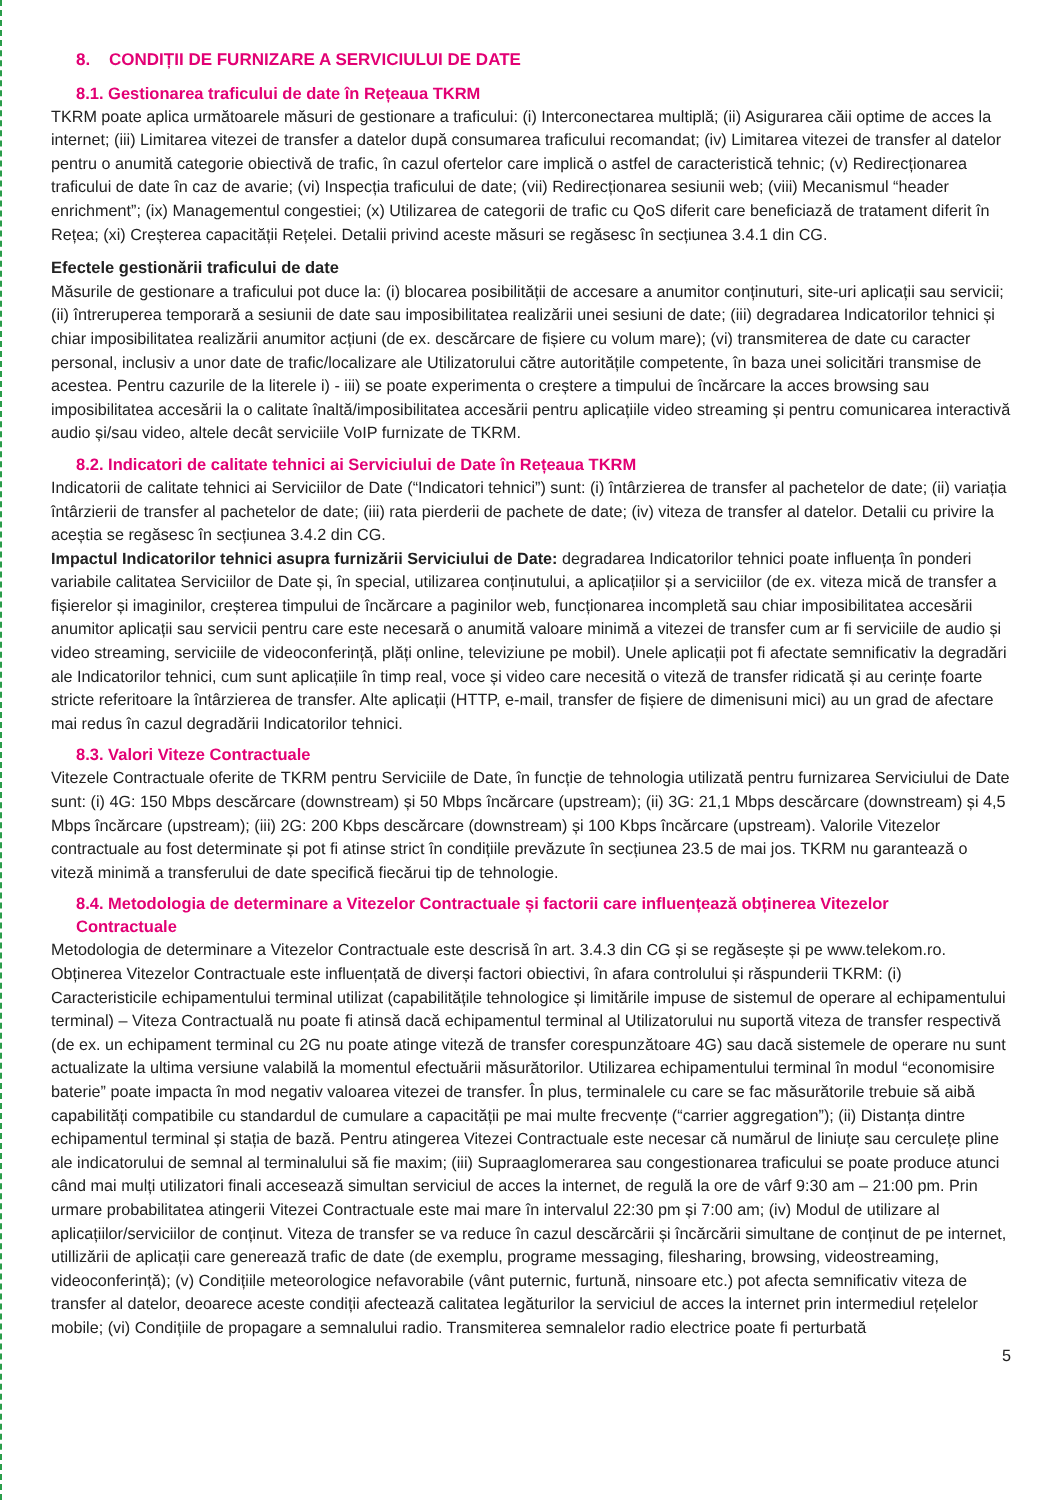8. CONDIȚII DE FURNIZARE A SERVICIULUI DE DATE
8.1. Gestionarea traficului de date în Rețeaua TKRM
TKRM poate aplica următoarele măsuri de gestionare a traficului: (i) Interconectarea multiplă; (ii) Asigurarea căii optime de acces la internet; (iii) Limitarea vitezei de transfer a datelor după consumarea traficului recomandat; (iv) Limitarea vitezei de transfer al datelor pentru o anumită categorie obiectivă de trafic, în cazul ofertelor care implică o astfel de caracteristică tehnic; (v) Redirecționarea traficului de date în caz de avarie; (vi) Inspecția traficului de date; (vii) Redirecționarea sesiunii web; (viii) Mecanismul “header enrichment”; (ix) Managementul congestiei; (x) Utilizarea de categorii de trafic cu QoS diferit care beneficiază de tratament diferit în Rețea; (xi) Creșterea capacității Rețelei. Detalii privind aceste măsuri se regăsesc în secțiunea 3.4.1 din CG.
Efectele gestionării traficului de date
Măsurile de gestionare a traficului pot duce la: (i) blocarea posibilității de accesare a anumitor conținuturi, site-uri aplicații sau servicii; (ii) întreruperea temporară a sesiunii de date sau imposibilitatea realizării unei sesiuni de date; (iii) degradarea Indicatorilor tehnici și chiar imposibilitatea realizării anumitor acțiuni (de ex. descărcare de fișiere cu volum mare); (vi) transmiterea de date cu caracter personal, inclusiv a unor date de trafic/localizare ale Utilizatorului către autoritățile competente, în baza unei solicitări transmise de acestea. Pentru cazurile de la literele i) - iii) se poate experimenta o creștere a timpului de încărcare la acces browsing sau imposibilitatea accesării la o calitate înaltă/imposibilitatea accesării pentru aplicațiile video streaming și pentru comunicarea interactivă audio și/sau video, altele decât serviciile VoIP furnizate de TKRM.
8.2. Indicatori de calitate tehnici ai Serviciului de Date în Rețeaua TKRM
Indicatorii de calitate tehnici ai Serviciilor de Date (“Indicatori tehnici”) sunt: (i) întârzierea de transfer al pachetelor de date; (ii) variația întârzierii de transfer al pachetelor de date; (iii) rata pierderii de pachete de date; (iv) viteza de transfer al datelor. Detalii cu privire la aceștia se regăsesc în secțiunea 3.4.2 din CG.
Impactul Indicatorilor tehnici asupra furnizării Serviciului de Date: degradarea Indicatorilor tehnici poate influența în ponderi variabile calitatea Serviciilor de Date și, în special, utilizarea conținutului, a aplicațiilor și a serviciilor (de ex. viteza mică de transfer a fișierelor și imaginilor, creșterea timpului de încărcare a paginilor web, funcționarea incompletă sau chiar imposibilitatea accesării anumitor aplicații sau servicii pentru care este necesară o anumită valoare minimă a vitezei de transfer cum ar fi serviciile de audio și video streaming, serviciile de videoconferință, plăți online, televiziune pe mobil). Unele aplicații pot fi afectate semnificativ la degradări ale Indicatorilor tehnici, cum sunt aplicațiile în timp real, voce și video care necesită o viteză de transfer ridicată și au cerințe foarte stricte referitoare la întârzierea de transfer. Alte aplicații (HTTP, e-mail, transfer de fișiere de dimenisuni mici) au un grad de afectare mai redus în cazul degradării Indicatorilor tehnici.
8.3. Valori Viteze Contractuale
Vitezele Contractuale oferite de TKRM pentru Serviciile de Date, în funcție de tehnologia utilizată pentru furnizarea Serviciului de Date sunt: (i) 4G: 150 Mbps descărcare (downstream) și 50 Mbps încărcare (upstream); (ii) 3G: 21,1 Mbps descărcare (downstream) și 4,5 Mbps încărcare (upstream); (iii) 2G: 200 Kbps descărcare (downstream) și 100 Kbps încărcare (upstream). Valorile Vitezelor contractuale au fost determinate și pot fi atinse strict în condițiile prevăzute în secțiunea 23.5 de mai jos. TKRM nu garantează o viteză minimă a transferului de date specifică fiecărui tip de tehnologie.
8.4. Metodologia de determinare a Vitezelor Contractuale și factorii care influențează obținerea Vitezelor
Contractuale
Metodologia de determinare a Vitezelor Contractuale este descrisă în art. 3.4.3 din CG și se regăsește și pe www.telekom.ro. Obținerea Vitezelor Contractuale este influențată de diverși factori obiectivi, în afara controlului și răspunderii TKRM: (i) Caracteristicile echipamentului terminal utilizat (capabilitățile tehnologice și limitările impuse de sistemul de operare al echipamentului terminal) – Viteza Contractuală nu poate fi atinsă dacă echipamentul terminal al Utilizatorului nu suportă viteza de transfer respectivă (de ex. un echipament terminal cu 2G nu poate atinge viteză de transfer corespunzătoare 4G) sau dacă sistemele de operare nu sunt actualizate la ultima versiune valabilă la momentul efectuării măsurătorilor. Utilizarea echipamentului terminal în modul “economisire baterie” poate impacta în mod negativ valoarea vitezei de transfer. În plus, terminalele cu care se fac măsurătorile trebuie să aibă capabilități compatibile cu standardul de cumulare a capacității pe mai multe frecvențe (“carrier aggregation”); (ii) Distanța dintre echipamentul terminal și stația de bază. Pentru atingerea Vitezei Contractuale este necesar că numărul de liniuțe sau cerculețe pline ale indicatorului de semnal al terminalului să fie maxim; (iii) Supraaglomerarea sau congestionarea traficului se poate produce atunci când mai mulți utilizatori finali accesează simultan serviciul de acces la internet, de regulă la ore de vârf 9:30 am – 21:00 pm. Prin urmare probabilitatea atingerii Vitezei Contractuale este mai mare în intervalul 22:30 pm și 7:00 am; (iv) Modul de utilizare al aplicațiilor/serviciilor de conținut. Viteza de transfer se va reduce în cazul descărcării și încărcării simultane de conținut de pe internet, utillizării de aplicații care generează trafic de date (de exemplu, programe messaging, filesharing, browsing, videostreaming, videoconferință); (v) Condițiile meteorologice nefavorabile (vânt puternic, furtună, ninsoare etc.) pot afecta semnificativ viteza de transfer al datelor, deoarece aceste condiții afectează calitatea legăturilor la serviciul de acces la internet prin intermediul rețelelor mobile; (vi) Condițiile de propagare a semnalului radio. Transmiterea semnalelor radio electrice poate fi perturbată
5